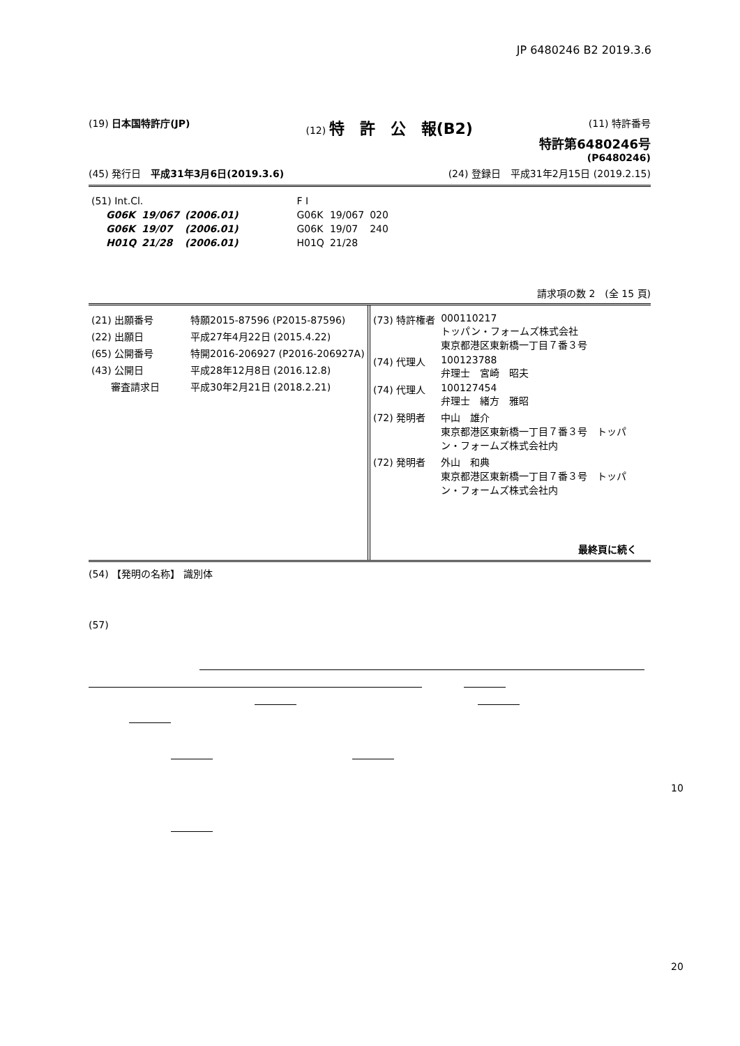JP 6480246 B2 2019.3.6
(19) 日本国特許庁(JP) (12) 特　許　公　報(B2) (11) 特許番号
特許第6480246号
(P6480246)
(45) 発行日　平成31年3月6日(2019.3.6) (24) 登録日　平成31年2月15日 (2019.2.15)
| (51) Int.Cl. | | | F I | | |
| G06K | 19/067 | (2006.01) | G06K | 19/067 | 020 |
| G06K | 19/07 | (2006.01) | G06K | 19/07 | 240 |
| H01Q | 21/28 | (2006.01) | H01Q | 21/28 | |
請求項の数 2　(全 15 頁)
| (21) 出願番号 | 特願2015-87596 (P2015-87596) |
| (22) 出願日 | 平成27年4月22日 (2015.4.22) |
| (65) 公開番号 | 特開2016-206927 (P2016-206927A) |
| (43) 公開日 | 平成28年12月8日 (2016.12.8) |
| 審査請求日 | 平成30年2月21日 (2018.2.21) |
| (73) 特許権者 | 000110217 トッパン・フォームズ株式会社 東京都港区東新橋一丁目７番３号 |
| (74) 代理人 | 100123788 弁理士 宮崎 昭夫 |
| (74) 代理人 | 100127454 弁理士 緒方 雅昭 |
| (72) 発明者 | 中山 雄介 東京都港区東新橋一丁目７番３号 トッパ ン・フォームズ株式会社内 |
| (72) 発明者 | 外山 和典 東京都港区東新橋一丁目７番３号 トッパ ン・フォームズ株式会社内 |
最終頁に続く
(54) 【発明の名称】 識別体
(57)
10
20